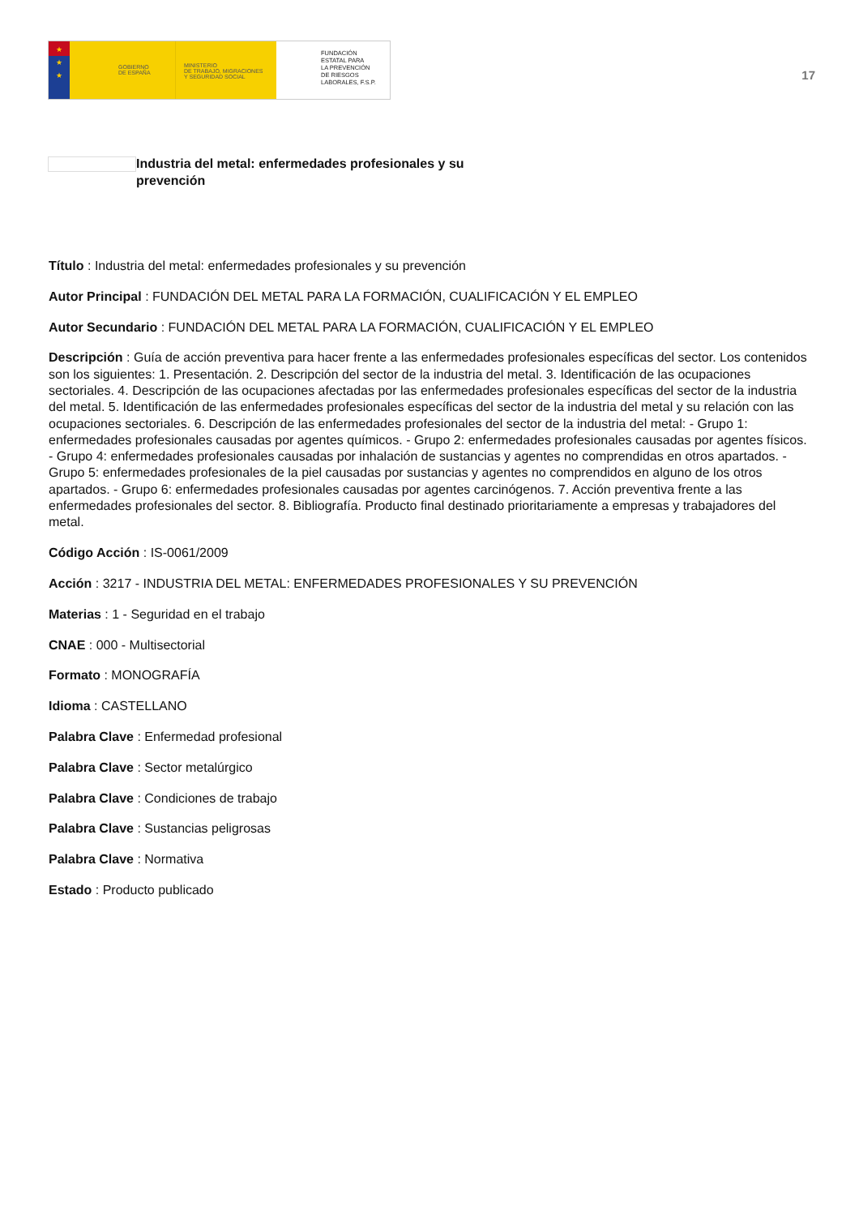★
★
★
GOBIERNO
DE ESPAÑA
MINISTERIO
DE TRABAJO, MIGRACIONES
Y SEGURIDAD SOCIAL
FUNDACIÓN
ESTATAL PARA
LA PREVENCIÓN
DE RIESGOS
LABORALES, F.S.P.
17
Industria del metal: enfermedades profesionales y su prevención
Título : Industria del metal: enfermedades profesionales y su prevención
Autor Principal : FUNDACIÓN DEL METAL PARA LA FORMACIÓN, CUALIFICACIÓN Y EL EMPLEO
Autor Secundario : FUNDACIÓN DEL METAL PARA LA FORMACIÓN, CUALIFICACIÓN Y EL EMPLEO
Descripción : Guía de acción preventiva para hacer frente a las enfermedades profesionales específicas del sector. Los contenidos son los siguientes: 1. Presentación. 2. Descripción del sector de la industria del metal. 3. Identificación de las ocupaciones sectoriales. 4. Descripción de las ocupaciones afectadas por las enfermedades profesionales específicas del sector de la industria del metal. 5. Identificación de las enfermedades profesionales específicas del sector de la industria del metal y su relación con las ocupaciones sectoriales. 6. Descripción de las enfermedades profesionales del sector de la industria del metal: - Grupo 1: enfermedades profesionales causadas por agentes químicos. - Grupo 2: enfermedades profesionales causadas por agentes físicos. - Grupo 4: enfermedades profesionales causadas por inhalación de sustancias y agentes no comprendidas en otros apartados. - Grupo 5: enfermedades profesionales de la piel causadas por sustancias y agentes no comprendidos en alguno de los otros apartados. - Grupo 6: enfermedades profesionales causadas por agentes carcinógenos. 7. Acción preventiva frente a las enfermedades profesionales del sector. 8. Bibliografía. Producto final destinado prioritariamente a empresas y trabajadores del metal.
Código Acción : IS-0061/2009
Acción : 3217 - INDUSTRIA DEL METAL: ENFERMEDADES PROFESIONALES Y SU PREVENCIÓN
Materias : 1 - Seguridad en el trabajo
CNAE : 000 - Multisectorial
Formato : MONOGRAFÍA
Idioma : CASTELLANO
Palabra Clave : Enfermedad profesional
Palabra Clave : Sector metalúrgico
Palabra Clave : Condiciones de trabajo
Palabra Clave : Sustancias peligrosas
Palabra Clave : Normativa
Estado : Producto publicado